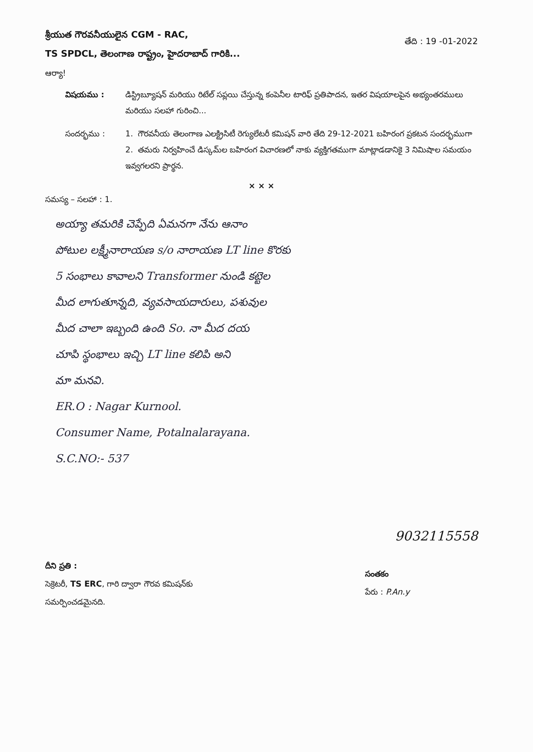శ్రీయుత గౌరవనీయులైన CGM - RAC,
TS SPDCL, తెలంగాణ రాష్ట్రం, హైదరాబాద్ గారికి...
తేది : 19 -01-2022
ఆర్యా!
విషయము : డిస్ట్రిబ్యూషన్ మరియు రిటేల్ సప్లయి చేస్తున్న కంపెనీల టారిఫ్ ప్రతిపాదన, ఇతర విషయాలపైన అభ్యంతరములు మరియు సలహా గురించి...
సందర్భము : 1. గౌరవనీయ తెలంగాణ ఎలక్ట్రిసిటీ రెగ్యులేటరీ కమిషన్ వారి తేది 29-12-2021 బహిరంగ ప్రకటన సందర్భముగా
2. తమరు నిర్వహించే డిస్కమ్‌ల బహిరంగ విచారణలో నాకు వ్యక్తిగతముగా మాట్లాడడానికై 3 నిమిషాల సమయం ఇవ్వగలరని ప్రార్థన.
× × ×
సమస్య – సలహా : 1.
అయ్యా తమరికి చెప్పేది ఏమనగా నేను ఆనాం
పోటుల లక్ష్మీనారాయణ s/o నారాయణ LT line కొరకు
5 సంభాలు కావాలని Transformer నుండి కట్టెల
మీద లాగుతూన్నది, వ్యవసాయదారులు, పశువుల
మీద చాలా ఇబ్బంది ఉంది So. నా మీద దయ
చూపి స్థంభాలు ఇచ్చి LT line కలిపి అని
మా మనవి.
ER.O : Nagar Kurnool.
Consumer Name, Potalnalarayana.
S.C.NO:- 537
దీని ప్రతి :
సెక్రెటరీ, TS ERC, గారి ద్వారా గౌరవ కమిషన్‌కు
సమర్పించడమైనది.
9032115558
సంతకం
పేరు : P.An.y